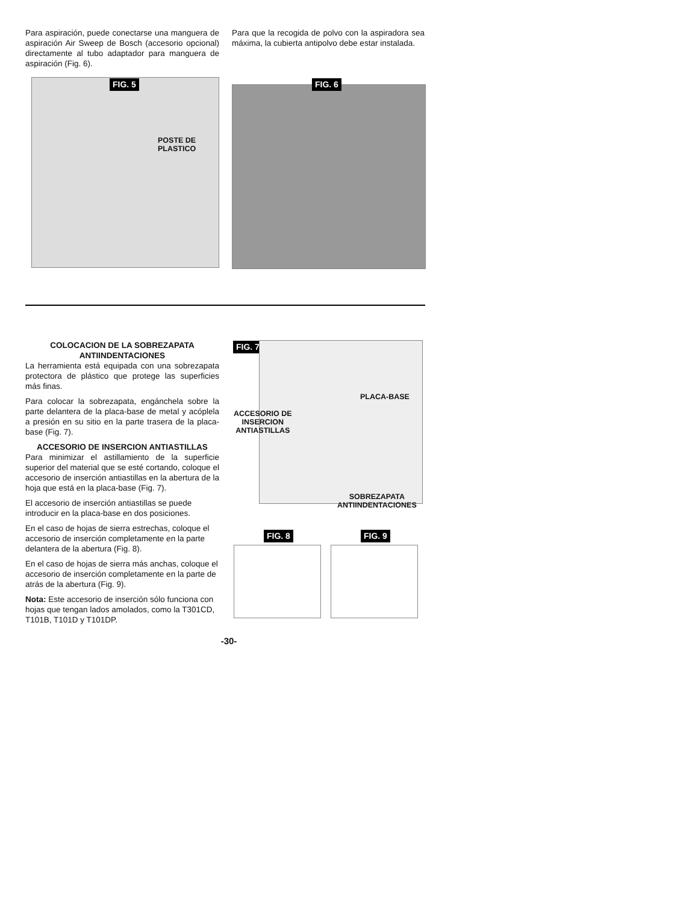Para aspiración, puede conectarse una manguera de aspiración Air Sweep de Bosch (accesorio opcional) directamente al tubo adaptador para manguera de aspiración (Fig. 6).
Para que la recogida de polvo con la aspiradora sea máxima, la cubierta antipolvo debe estar instalada.
FIG. 5
POSTE DE
PLASTICO
FIG. 6
COLOCACION DE LA SOBREZAPATA
ANTIINDENTACIONES
La herramienta está equipada con una sobrezapata protectora de plástico que protege las superficies más finas.
Para colocar la sobrezapata, engánchela sobre la parte delantera de la placa-base de metal y acóplela a presión en su sitio en la parte trasera de la placa-base (Fig. 7).
ACCESORIO DE INSERCION ANTIASTILLAS
Para minimizar el astillamiento de la superficie superior del material que se esté cortando, coloque el accesorio de inserción antiastillas en la abertura de la hoja que está en la placa-base (Fig. 7).
El accesorio de inserción antiastillas se puede introducir en la placa-base en dos posiciones.
En el caso de hojas de sierra estrechas, coloque el accesorio de inserción completamente en la parte delantera de la abertura (Fig. 8).
En el caso de hojas de sierra más anchas, coloque el accesorio de inserción completamente en la parte de atrás de la abertura (Fig. 9).
Nota: Este accesorio de inserción sólo funciona con hojas que tengan lados amolados, como la T301CD, T101B, T101D y T101DP.
FIG. 7
PLACA-BASE
ACCESORIO DE
INSERCION
ANTIASTILLAS
SOBREZAPATA
ANTIINDENTACIONES
FIG. 8 FIG. 9
-30-